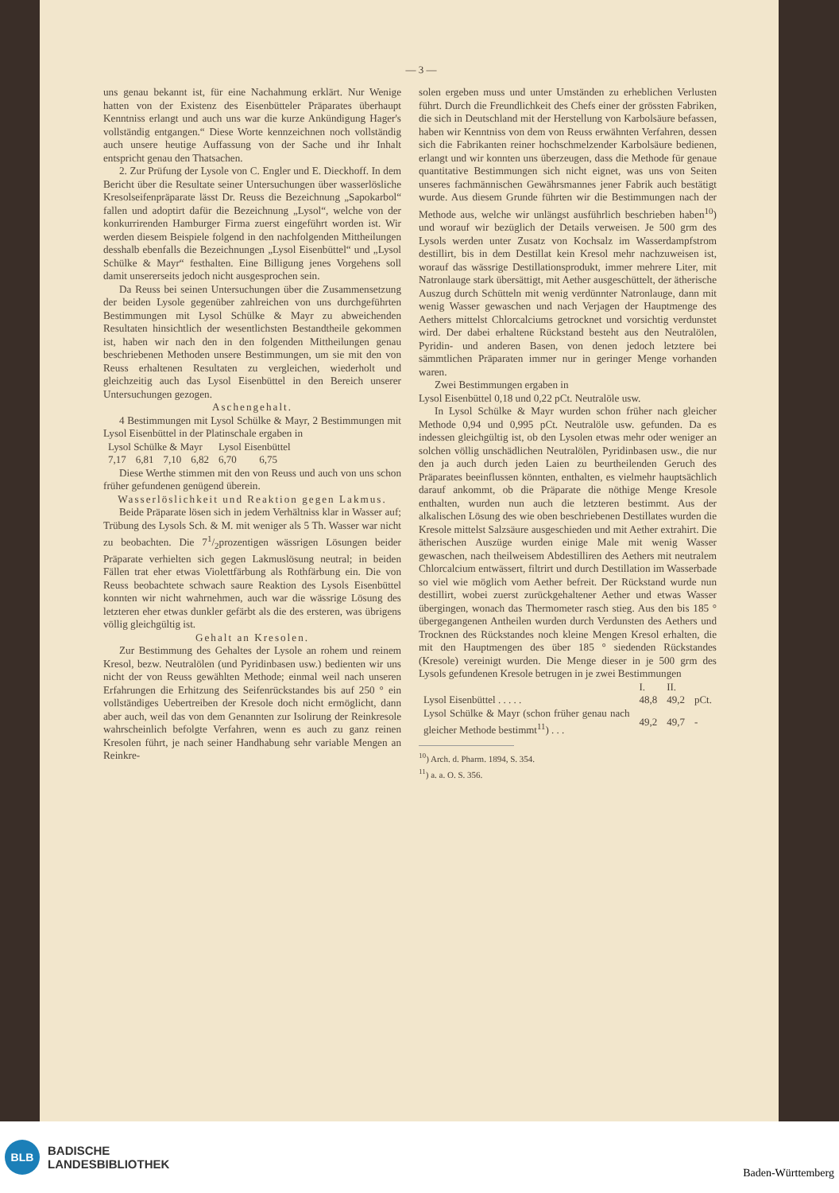— 3 —
uns genau bekannt ist, für eine Nachahmung erklärt. Nur Wenige hatten von der Existenz des Eisenbütteler Präparates überhaupt Kenntniss erlangt und auch uns war die kurze Ankündigung Hager's vollständig entgangen.“ Diese Worte kennzeichnen noch vollständig auch unsere heutige Auffassung von der Sache und ihr Inhalt entspricht genau den Thatsachen.
2. Zur Prüfung der Lysole von C. Engler und E. Dieckhoff. In dem Bericht über die Resultate seiner Untersuchungen über wasserlösliche Kresolseifenpräparate lässt Dr. Reuss die Bezeichnung „Sapokarbol“ fallen und adoptirt dafür die Bezeichnung „Lysol“, welche von der konkurrirenden Hamburger Firma zuerst eingeführt worden ist. Wir werden diesem Beispiele folgend in den nachfolgenden Mittheilungen desshalb ebenfalls die Bezeichnungen „Lysol Eisenbüttel“ und „Lysol Schülke & Mayr“ festhalten. Eine Billigung jenes Vorgehens soll damit unsererseits jedoch nicht ausgesprochen sein.
Da Reuss bei seinen Untersuchungen über die Zusammensetzung der beiden Lysole gegenüber zahlreichen von uns durchgeführten Bestimmungen mit Lysol Schülke & Mayr zu abweichenden Resultaten hinsichtlich der wesentlichsten Bestandtheile gekommen ist, haben wir nach den in den folgenden Mittheilungen genau beschriebenen Methoden unsere Bestimmungen, um sie mit den von Reuss erhaltenen Resultaten zu vergleichen, wiederholt und gleichzeitig auch das Lysol Eisenbüttel in den Bereich unserer Untersuchungen gezogen.
Aschengehalt.
4 Bestimmungen mit Lysol Schülke & Mayr, 2 Bestimmungen mit Lysol Eisenbüttel in der Platinschale ergaben in
| Lysol Schülke & Mayr | | | | Lysol Eisenbüttel | |
| 7,17 | 6,81 | 7,10 | 6,82 | 6,70 | 6,75 |
Diese Werthe stimmen mit den von Reuss und auch von uns schon früher gefundenen genügend überein.
Wasserlöslichkeit und Reaktion gegen Lakmus.
Beide Präparate lösen sich in jedem Verhältniss klar in Wasser auf; Trübung des Lysols Sch. & M. mit weniger als 5 Th. Wasser war nicht zu beobachten. Die 71/2prozentigen wässrigen Lösungen beider Präparate verhielten sich gegen Lakmuslösung neutral; in beiden Fällen trat eher etwas Violettfärbung als Rothfärbung ein. Die von Reuss beobachtete schwach saure Reaktion des Lysols Eisenbüttel konnten wir nicht wahrnehmen, auch war die wässrige Lösung des letzteren eher etwas dunkler gefärbt als die des ersteren, was übrigens völlig gleichgültig ist.
Gehalt an Kresolen.
Zur Bestimmung des Gehaltes der Lysole an rohem und reinem Kresol, bezw. Neutralölen (und Pyridinbasen usw.) bedienten wir uns nicht der von Reuss gewählten Methode; einmal weil nach unseren Erfahrungen die Erhitzung des Seifenrückstandes bis auf 250 ° ein vollständiges Uebertreiben der Kresole doch nicht ermöglicht, dann aber auch, weil das von dem Genannten zur Isolirung der Reinkresole wahrscheinlich befolgte Verfahren, wenn es auch zu ganz reinen Kresolen führt, je nach seiner Handhabung sehr variable Mengen an Reinkre-
solen ergeben muss und unter Umständen zu erheblichen Verlusten führt. Durch die Freundlichkeit des Chefs einer der grössten Fabriken, die sich in Deutschland mit der Herstellung von Karbolsäure befassen, haben wir Kenntniss von dem von Reuss erwähnten Verfahren, dessen sich die Fabrikanten reiner hochschmelzender Karbolsäure bedienen, erlangt und wir konnten uns überzeugen, dass die Methode für genaue quantitative Bestimmungen sich nicht eignet, was uns von Seiten unseres fachmännischen Gewährsmannes jener Fabrik auch bestätigt wurde. Aus diesem Grunde führten wir die Bestimmungen nach der Methode aus, welche wir unlängst ausführlich beschrieben haben<sup>10</sup>) und worauf wir bezüglich der Details verweisen. Je 500 grm des Lysols werden unter Zusatz von Kochsalz im Wasserdampfstrom destillirt, bis in dem Destillat kein Kresol mehr nachzuweisen ist, worauf das wässrige Destillationsprodukt, immer mehrere Liter, mit Natronlauge stark übersättigt, mit Aether ausgeschüttelt, der ätherische Auszug durch Schütteln mit wenig verdünnter Natronlauge, dann mit wenig Wasser gewaschen und nach Verjagen der Hauptmenge des Aethers mittelst Chlorcalciums getrocknet und vorsichtig verdunstet wird. Der dabei erhaltene Rückstand besteht aus den Neutralölen, Pyridin- und anderen Basen, von denen jedoch letztere bei sämmtlichen Präparaten immer nur in geringer Menge vorhanden waren.
Zwei Bestimmungen ergaben in
Lysol Eisenbüttel 0,18 und 0,22 pCt. Neutralöle usw.
In Lysol Schülke & Mayr wurden schon früher nach gleicher Methode 0,94 und 0,995 pCt. Neutralöle usw. gefunden. Da es indessen gleichgültig ist, ob den Lysolen etwas mehr oder weniger an solchen völlig unschädlichen Neutralölen, Pyridinbasen usw., die nur den ja auch durch jeden Laien zu beurtheilenden Geruch des Präparates beeinflussen könnten, enthalten, es vielmehr hauptsächlich darauf ankommt, ob die Präparate die nöthige Menge Kresole enthalten, wurden nun auch die letzteren bestimmt. Aus der alkalischen Lösung des wie oben beschriebenen Destillates wurden die Kresole mittelst Salzsäure ausgeschieden und mit Aether extrahirt. Die ätherischen Auszüge wurden einige Male mit wenig Wasser gewaschen, nach theilweisem Abdestilliren des Aethers mit neutralem Chlorcalcium entwässert, filtrirt und durch Destillation im Wasserbade so viel wie möglich vom Aether befreit. Der Rückstand wurde nun destillirt, wobei zuerst zurückgehaltener Aether und etwas Wasser übergingen, wonach das Thermometer rasch stieg. Aus den bis 185 ° übergegangenen Antheilen wurden durch Verdunsten des Aethers und Trocknen des Rückstandes noch kleine Mengen Kresol erhalten, die mit den Hauptmengen des über 185 ° siedenden Rückstandes (Kresole) vereinigt wurden. Die Menge dieser in je 500 grm des Lysols gefundenen Kresole betrugen in je zwei Bestimmungen
| | I. | II. | |
| Lysol Eisenbüttel . . . . . | 48,8 | 49,2 | pCt. |
| Lysol Schülke & Mayr (schon früher genau nach gleicher Methode bestimmt<sup>11</sup>) . . . | 49,2 | 49,7 | - |
<sup>10</sup>) Arch. d. Pharm. 1894, S. 354.
<sup>11</sup>) a. a. O. S. 356.
BLB
BADISCHE
LANDESBIBLIOTHEK
Baden-Württemberg